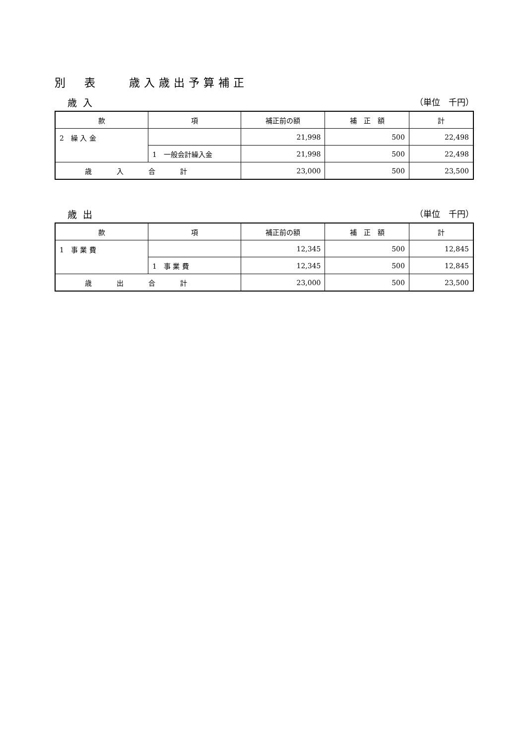別　表　　歳入歳出予算補正
歳入 （単位　千円）
| 款 | 項 | 補正前の額 | 補 正 額 | 計 |
| --- | --- | --- | --- | --- |
| 2 繰 入 金 | | 21,998 | 500 | 22,498 |
| | 1 一般会計繰入金 | 21,998 | 500 | 22,498 |
| 歳入合計 | | 23,000 | 500 | 23,500 |
歳出 （単位　千円）
| 款 | 項 | 補正前の額 | 補 正 額 | 計 |
| --- | --- | --- | --- | --- |
| 1 事 業 費 | | 12,345 | 500 | 12,845 |
| | 1 事 業 費 | 12,345 | 500 | 12,845 |
| 歳出合計 | | 23,000 | 500 | 23,500 |